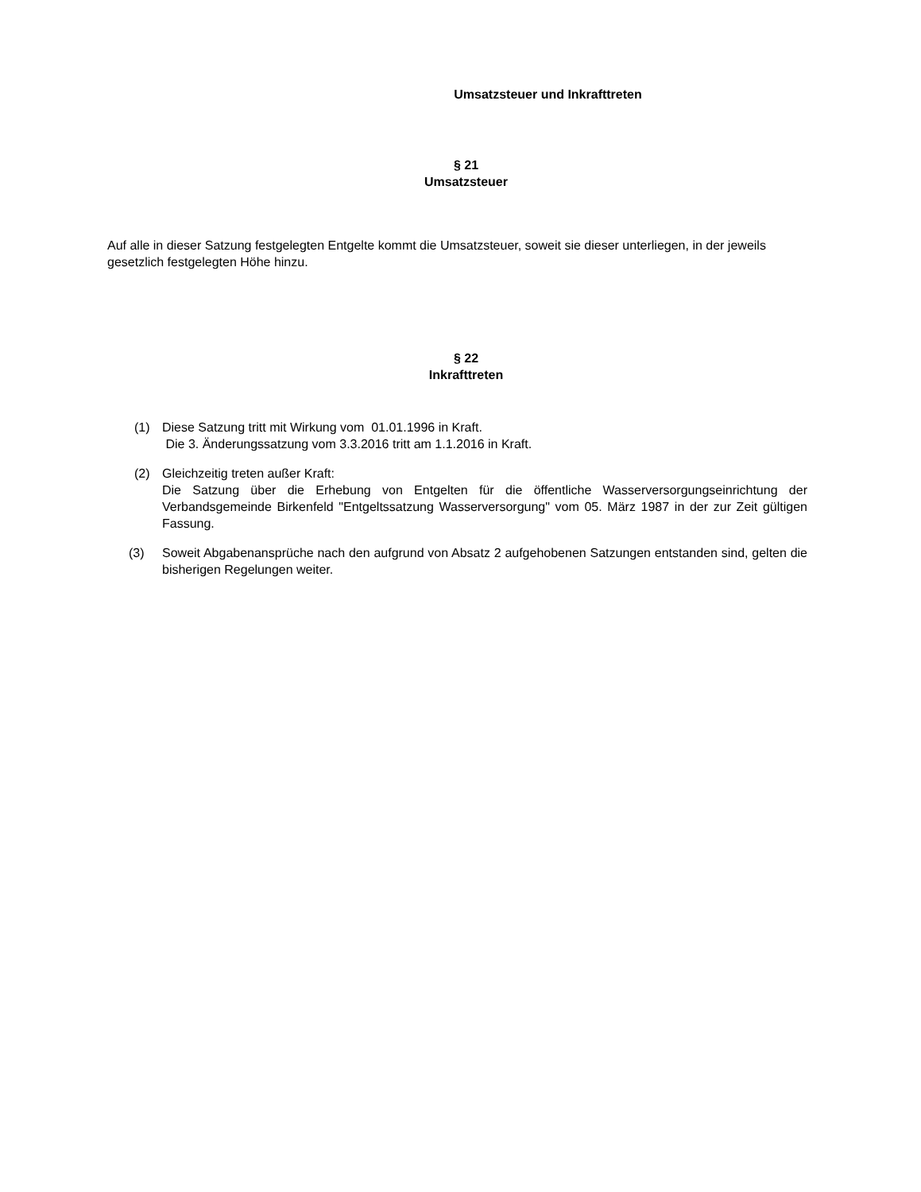Umsatzsteuer und Inkrafttreten
§ 21
Umsatzsteuer
Auf alle in dieser Satzung festgelegten Entgelte kommt die Umsatzsteuer, soweit sie dieser unterliegen, in der jeweils gesetzlich festgelegten Höhe hinzu.
§ 22
Inkrafttreten
(1) Diese Satzung tritt mit Wirkung vom 01.01.1996 in Kraft.
Die 3. Änderungssatzung vom 3.3.2016 tritt am 1.1.2016 in Kraft.
(2) Gleichzeitig treten außer Kraft:
Die Satzung über die Erhebung von Entgelten für die öffentliche Wasserversorgungseinrichtung der Verbandsgemeinde Birkenfeld "Entgeltssatzung Wasserversorgung" vom 05. März 1987 in der zur Zeit gültigen Fassung.
(3) Soweit Abgabenansprüche nach den aufgrund von Absatz 2 aufgehobenen Satzungen entstanden sind, gelten die bisherigen Regelungen weiter.